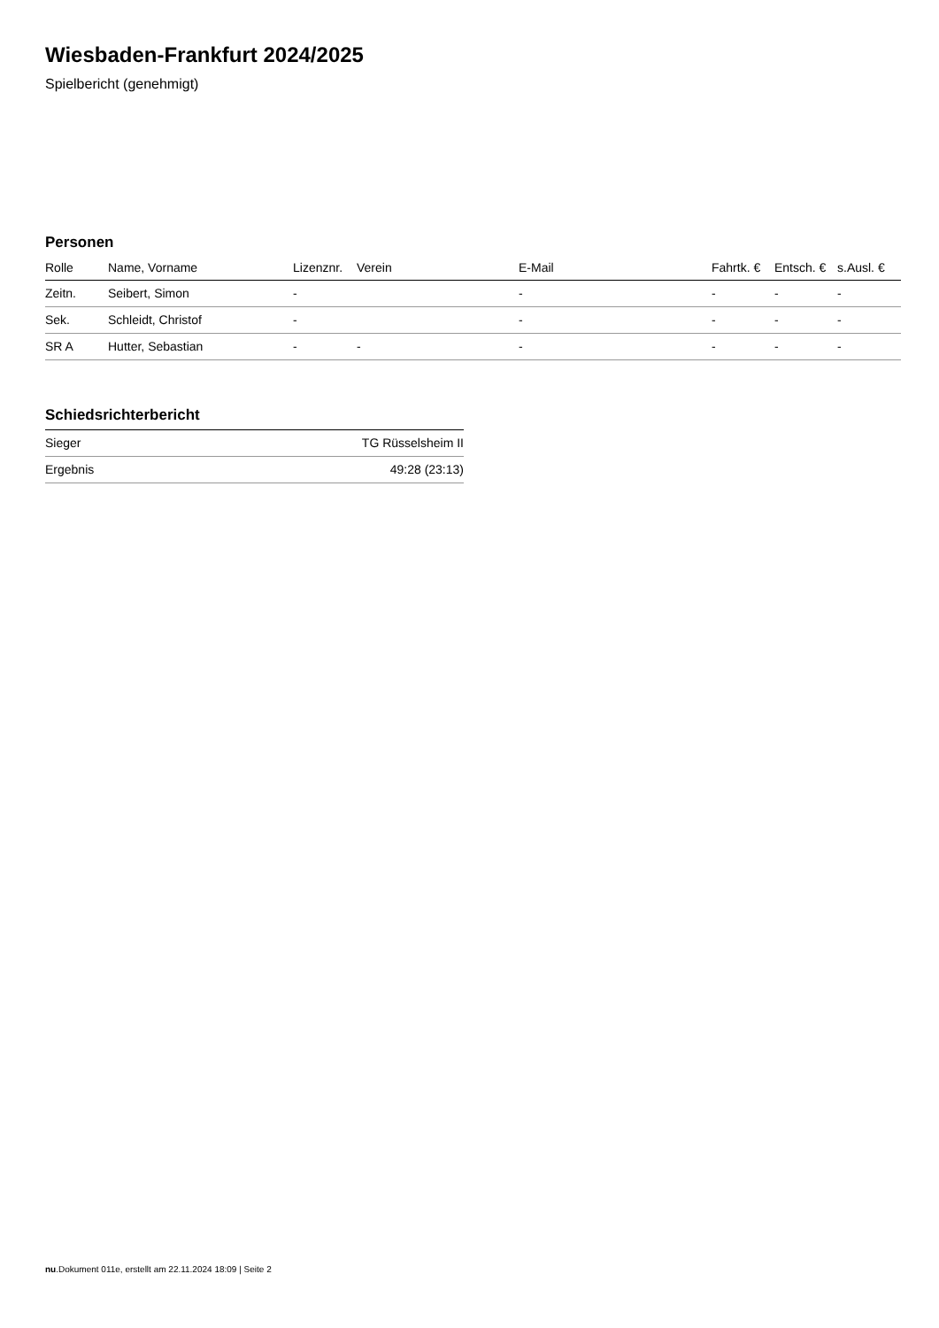Wiesbaden-Frankfurt 2024/2025
Spielbericht (genehmigt)
Personen
| Rolle | Name, Vorname | Lizenznr. | Verein | E-Mail | Fahrtk. € | Entsch. € | s.Ausl. € |
| --- | --- | --- | --- | --- | --- | --- | --- |
| Zeitn. | Seibert, Simon | - | | - | - | - | - |
| Sek. | Schleidt, Christof | - | | - | - | - | - |
| SR A | Hutter, Sebastian | - | - | - | - | - | - |
Schiedsrichterbericht
| Sieger | TG Rüsselsheim II |
| Ergebnis | 49:28 (23:13) |
nu.Dokument 011e, erstellt am 22.11.2024 18:09 | Seite 2